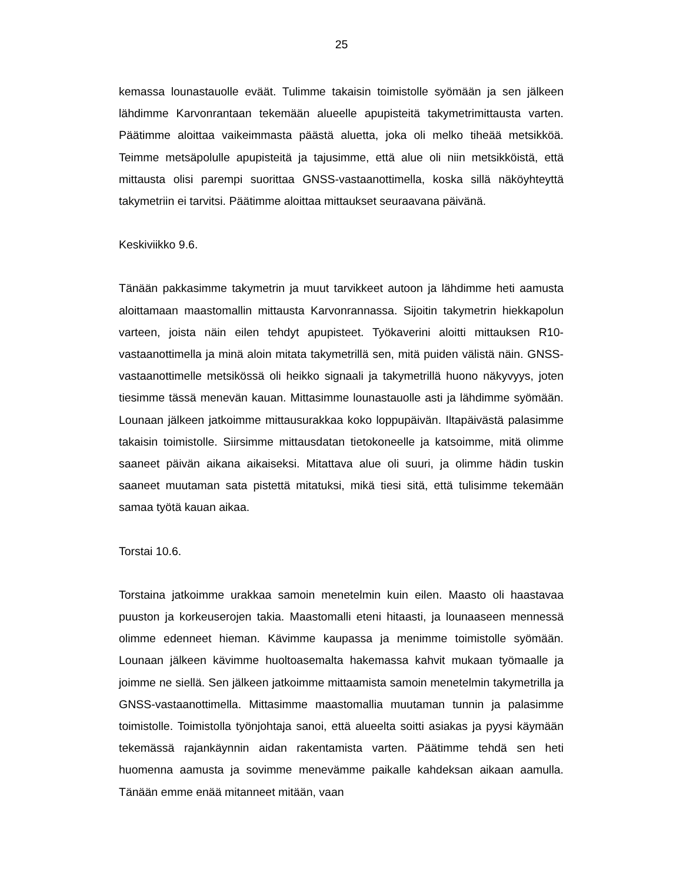25
kemassa lounastauolle eväät. Tulimme takaisin toimistolle syömään ja sen jälkeen lähdimme Karvonrantaan tekemään alueelle apupisteitä takymetrimittausta varten. Päätimme aloittaa vaikeimmasta päästä aluetta, joka oli melko tiheää metsikköä. Teimme metsäpolulle apupisteitä ja tajusimme, että alue oli niin metsikköistä, että mittausta olisi parempi suorittaa GNSS-vastaanottimella, koska sillä näköyhteyttä takymetriin ei tarvitsi. Päätimme aloittaa mittaukset seuraavana päivänä.
Keskiviikko 9.6.
Tänään pakkasimme takymetrin ja muut tarvikkeet autoon ja lähdimme heti aamusta aloittamaan maastomallin mittausta Karvonrannassa. Sijoitin takymetrin hiekkapolun varteen, joista näin eilen tehdyt apupisteet. Työkaverini aloitti mittauksen R10-vastaanottimella ja minä aloin mitata takymetrillä sen, mitä puiden välistä näin. GNSS-vastaanottimelle metsikössä oli heikko signaali ja takymetrillä huono näkyvyys, joten tiesimme tässä menevän kauan. Mittasimme lounastauolle asti ja lähdimme syömään. Lounaan jälkeen jatkoimme mittausurakkaa koko loppupäivän. Iltapäivästä palasimme takaisin toimistolle. Siirsimme mittausdatan tietokoneelle ja katsoimme, mitä olimme saaneet päivän aikana aikaiseksi. Mitattava alue oli suuri, ja olimme hädin tuskin saaneet muutaman sata pistettä mitatuksi, mikä tiesi sitä, että tulisimme tekemään samaa työtä kauan aikaa.
Torstai 10.6.
Torstaina jatkoimme urakkaa samoin menetelmin kuin eilen. Maasto oli haastavaa puuston ja korkeuserojen takia. Maastomalli eteni hitaasti, ja lounaaseen mennessä olimme edenneet hieman. Kävimme kaupassa ja menimme toimistolle syömään. Lounaan jälkeen kävimme huoltoasemalta hakemassa kahvit mukaan työmaalle ja joimme ne siellä. Sen jälkeen jatkoimme mittaamista samoin menetelmin takymetrilla ja GNSS-vastaanottimella. Mittasimme maastomallia muutaman tunnin ja palasimme toimistolle. Toimistolla työnjohtaja sanoi, että alueelta soitti asiakas ja pyysi käymään tekemässä rajankäynnin aidan rakentamista varten. Päätimme tehdä sen heti huomenna aamusta ja sovimme menevämme paikalle kahdeksan aikaan aamulla. Tänään emme enää mitanneet mitään, vaan